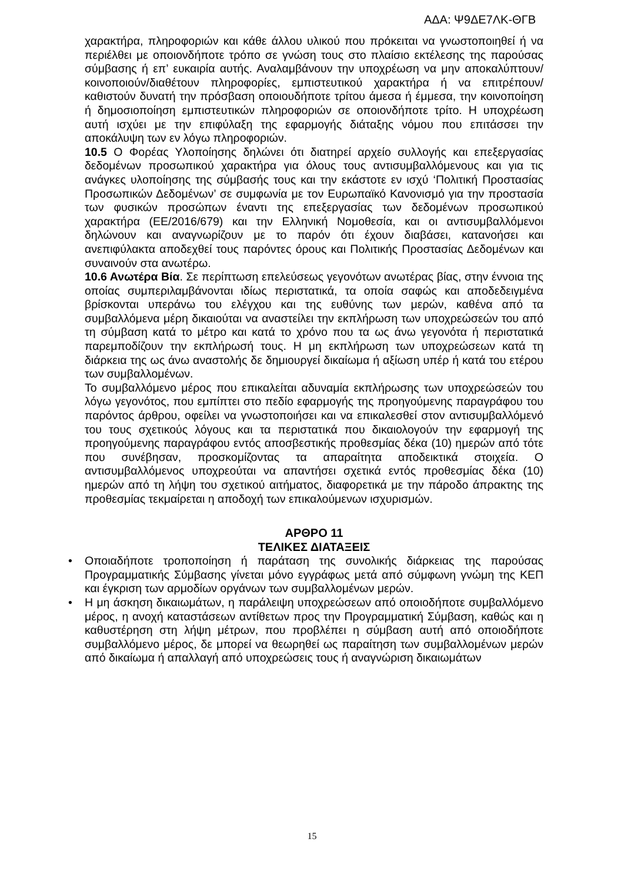ΑΔΑ: Ψ9ΔΕ7ΛΚ-ΘΓΒ
χαρακτήρα, πληροφοριών και κάθε άλλου υλικού που πρόκειται να γνωστοποιηθεί ή να περιέλθει με οποιονδήποτε τρόπο σε γνώση τους στο πλαίσιο εκτέλεσης της παρούσας σύμβασης ή επ’ ευκαιρία αυτής. Αναλαμβάνουν την υποχρέωση να μην αποκαλύπτουν/κοινοποιούν/διαθέτουν πληροφορίες, εμπιστευτικού χαρακτήρα ή να επιτρέπουν/καθιστούν δυνατή την πρόσβαση οποιουδήποτε τρίτου άμεσα ή έμμεσα, την κοινοποίηση ή δημοσιοποίηση εμπιστευτικών πληροφοριών σε οποιονδήποτε τρίτο. Η υποχρέωση αυτή ισχύει με την επιφύλαξη της εφαρμογής διάταξης νόμου που επιτάσσει την αποκάλυψη των εν λόγω πληροφοριών.
10.5 Ο Φορέας Υλοποίησης δηλώνει ότι διατηρεί αρχείο συλλογής και επεξεργασίας δεδομένων προσωπικού χαρακτήρα για όλους τους αντισυμβαλλόμενους και για τις ανάγκες υλοποίησης της σύμβασής τους και την εκάστοτε εν ισχύ ‘Πολιτική Προστασίας Προσωπικών Δεδομένων’ σε συμφωνία με τον Ευρωπαϊκό Κανονισμό για την προστασία των φυσικών προσώπων έναντι της επεξεργασίας των δεδομένων προσωπικού χαρακτήρα (ΕΕ/2016/679) και την Ελληνική Νομοθεσία, και οι αντισυμβαλλόμενοι δηλώνουν και αναγνωρίζουν με το παρόν ότι έχουν διαβάσει, κατανοήσει και ανεπιφύλακτα αποδεχθεί τους παρόντες όρους και Πολιτικής Προστασίας Δεδομένων και συναινούν στα ανωτέρω.
10.6 Ανωτέρα Βία. Σε περίπτωση επελεύσεως γεγονότων ανωτέρας βίας, στην έννοια της οποίας συμπεριλαμβάνονται ιδίως περιστατικά, τα οποία σαφώς και αποδεδειγμένα βρίσκονται υπεράνω του ελέγχου και της ευθύνης των μερών, καθένα από τα συμβαλλόμενα μέρη δικαιούται να αναστείλει την εκπλήρωση των υποχρεώσεών του από τη σύμβαση κατά το μέτρο και κατά το χρόνο που τα ως άνω γεγονότα ή περιστατικά παρεμποδίζουν την εκπλήρωσή τους. Η μη εκπλήρωση των υποχρεώσεων κατά τη διάρκεια της ως άνω αναστολής δε δημιουργεί δικαίωμα ή αξίωση υπέρ ή κατά του ετέρου των συμβαλλομένων.
Το συμβαλλόμενο μέρος που επικαλείται αδυναμία εκπλήρωσης των υποχρεώσεών του λόγω γεγονότος, που εμπίπτει στο πεδίο εφαρμογής της προηγούμενης παραγράφου του παρόντος άρθρου, οφείλει να γνωστοποιήσει και να επικαλεσθεί στον αντισυμβαλλόμενό του τους σχετικούς λόγους και τα περιστατικά που δικαιολογούν την εφαρμογή της προηγούμενης παραγράφου εντός αποσβεστικής προθεσμίας δέκα (10) ημερών από τότε που συνέβησαν, προσκομίζοντας τα απαραίτητα αποδεικτικά στοιχεία. Ο αντισυμβαλλόμενος υποχρεούται να απαντήσει σχετικά εντός προθεσμίας δέκα (10) ημερών από τη λήψη του σχετικού αιτήματος, διαφορετικά με την πάροδο άπρακτης της προθεσμίας τεκμαίρεται η αποδοχή των επικαλούμενων ισχυρισμών.
ΑΡΘΡΟ 11
ΤΕΛΙΚΕΣ ΔΙΑΤΑΞΕΙΣ
• Οποιαδήποτε τροποποίηση ή παράταση της συνολικής διάρκειας της παρούσας Προγραμματικής Σύμβασης γίνεται μόνο εγγράφως μετά από σύμφωνη γνώμη της ΚΕΠ και έγκριση των αρμοδίων οργάνων των συμβαλλομένων μερών.
• Η μη άσκηση δικαιωμάτων, η παράλειψη υποχρεώσεων από οποιοδήποτε συμβαλλόμενο μέρος, η ανοχή καταστάσεων αντίθετων προς την Προγραμματική Σύμβαση, καθώς και η καθυστέρηση στη λήψη μέτρων, που προβλέπει η σύμβαση αυτή από οποιοδήποτε συμβαλλόμενο μέρος, δε μπορεί να θεωρηθεί ως παραίτηση των συμβαλλομένων μερών από δικαίωμα ή απαλλαγή από υποχρεώσεις τους ή αναγνώριση δικαιωμάτων
15